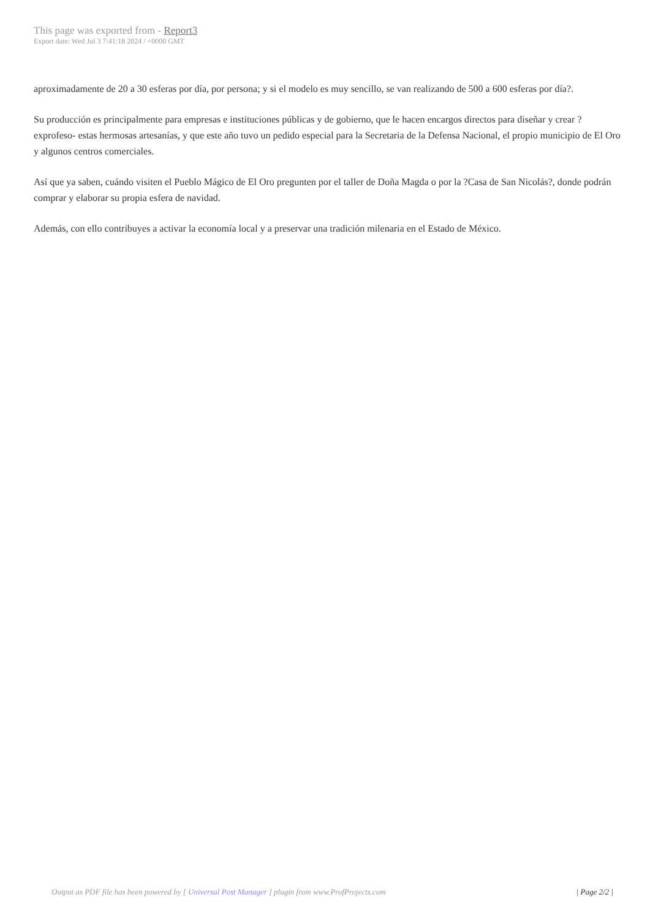This page was exported from - Report3
Export date: Wed Jul 3 7:41:18 2024 / +0000 GMT
aproximadamente de 20 a 30 esferas por día, por persona; y si el modelo es muy sencillo, se van realizando de 500 a 600 esferas por día?.
Su producción es principalmente para empresas e instituciones públicas y de gobierno, que le hacen encargos directos para diseñar y crear ?exprofeso- estas hermosas artesanías, y que este año tuvo un pedido especial para la Secretaria de la Defensa Nacional, el propio municipio de El Oro y algunos centros comerciales.
Así que ya saben, cuándo visiten el Pueblo Mágico de El Oro pregunten por el taller de Doña Magda o por la ?Casa de San Nicolás?, donde podrán comprar y elaborar su propia esfera de navidad.
Además, con ello contribuyes a activar la economía local y a preservar una tradición milenaria en el Estado de México.
Output as PDF file has been powered by [ Universal Post Manager ] plugin from www.ProfProjects.com | Page 2/2 |